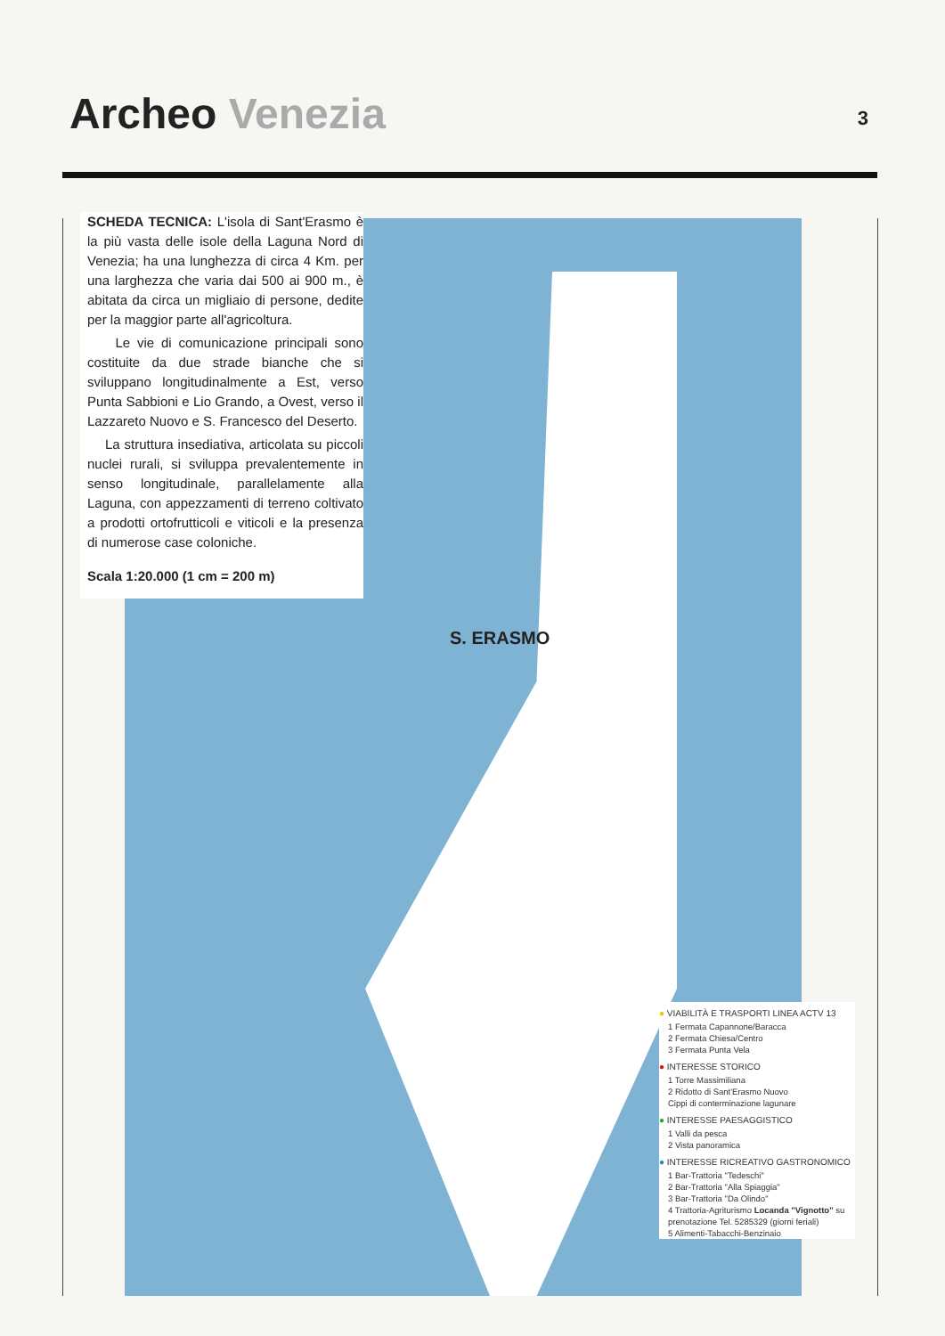Archeo Venezia 3
SCHEDA TECNICA: L'isola di Sant'Erasmo è la più vasta delle isole della Laguna Nord di Venezia; ha una lunghezza di circa 4 Km. per una larghezza che varia dai 500 ai 900 m., è abitata da circa un migliaio di persone, dedite per la maggior parte all'agricoltura.
Le vie di comunicazione principali sono costituite da due strade bianche che si sviluppano longitudinalmente a Est, verso Punta Sabbioni e Lio Grando, a Ovest, verso il Lazzareto Nuovo e S. Francesco del Deserto.
La struttura insediativa, articolata su piccoli nuclei rurali, si sviluppa prevalentemente in senso longitudinale, parallelamente alla Laguna, con appezzamenti di terreno coltivato a prodotti ortofrutticoli e viticoli e la presenza di numerose case coloniche.
Scala 1:20.000 (1 cm = 200 m)
S. ERASMO
● VIABILITÀ E TRASPORTI LINEA ACTV 13
1 Fermata Capannone/Baracca
2 Fermata Chiesa/Centro
3 Fermata Punta Vela
● INTERESSE STORICO
1 Torre Massimiliana
2 Ridotto di Sant'Erasmo Nuovo
Cippi di conterminazione lagunare
● INTERESSE PAESAGGISTICO
1 Valli da pesca
2 Vista panoramica
● INTERESSE RICREATIVO GASTRONOMICO
1 Bar-Trattoria "Tedeschi"
2 Bar-Trattoria "Alla Spiaggia"
3 Bar-Trattoria "Da Olindo"
4 Trattoria-Agriturismo Locanda "Vignotto" su prenotazione Tel. 5285329 (giorni feriali)
5 Alimenti-Tabacchi-Benzinaio